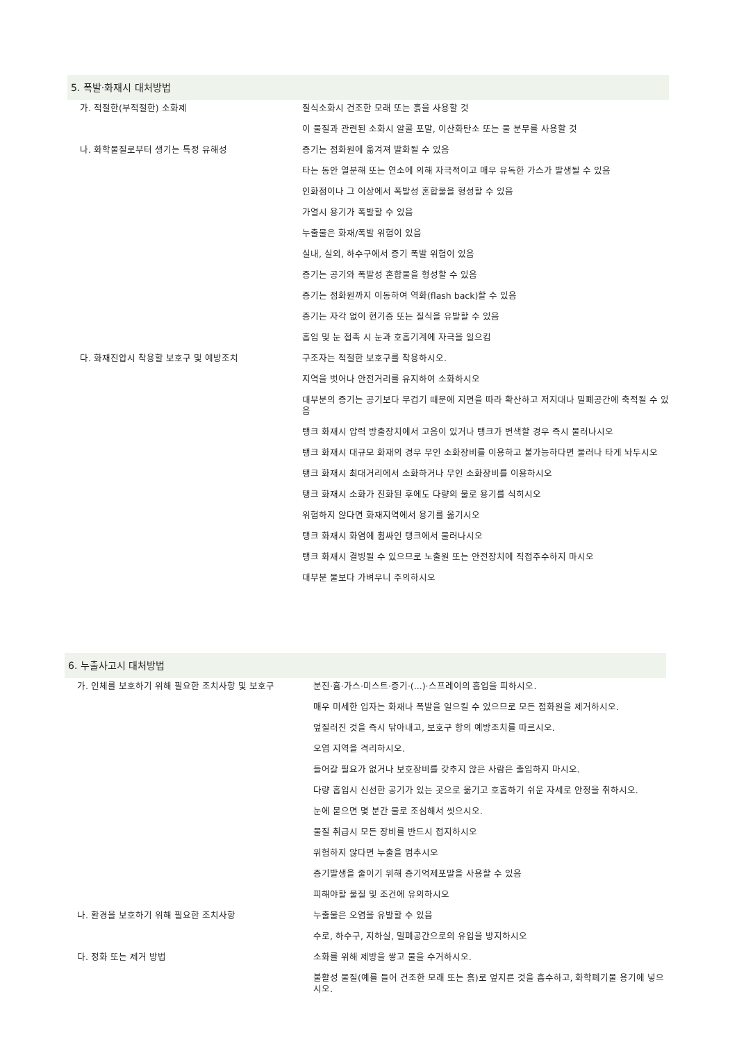5. 폭발·화재시 대처방법
| 가. 적절한(부적절한) 소화제 | 질식소화시 건조한 모래 또는 흙을 사용할 것 |
| | 이 물질과 관련된 소화시 알콜 포말, 이산화탄소 또는 물 분무를 사용할 것 |
| 나. 화학물질로부터 생기는 특정 유해성 | 증기는 점화원에 옮겨져 발화될 수 있음 |
| | 타는 동안 열분해 또는 연소에 의해 자극적이고 매우 유독한 가스가 발생될 수 있음 |
| | 인화점이나 그 이상에서 폭발성 혼합물을 형성할 수 있음 |
| | 가열시 용기가 폭발할 수 있음 |
| | 누출물은 화재/폭발 위험이 있음 |
| | 실내, 실외, 하수구에서 증기 폭발 위험이 있음 |
| | 증기는 공기와 폭발성 혼합물을 형성할 수 있음 |
| | 증기는 점화원까지 이동하여 역화(flash back)할 수 있음 |
| | 증기는 자각 없이 현기증 또는 질식을 유발할 수 있음 |
| | 흡입 및 눈 접촉 시 눈과 호흡기계에 자극을 일으킴 |
| 다. 화재진압시 착용할 보호구 및 예방조치 | 구조자는 적절한 보호구를 착용하시오. |
| | 지역을 벗어나 안전거리를 유지하여 소화하시오 |
| | 대부분의 증기는 공기보다 무겁기 때문에 지면을 따라 확산하고 저지대나 밀폐공간에 축적될 수 있음 |
| | 탱크 화재시 압력 방출장치에서 고음이 있거나 탱크가 변색할 경우 즉시 물러나시오 |
| | 탱크 화재시 대규모 화재의 경우 무인 소화장비를 이용하고 불가능하다면 물러나 타게 놔두시오 |
| | 탱크 화재시 최대거리에서 소화하거나 무인 소화장비를 이용하시오 |
| | 탱크 화재시 소화가 진화된 후에도 다량의 물로 용기를 식히시오 |
| | 위험하지 않다면 화재지역에서 용기를 옮기시오 |
| | 탱크 화재시 화염에 휩싸인 탱크에서 물러나시오 |
| | 탱크 화재시 결빙될 수 있으므로 노출원 또는 안전장치에 직접주수하지 마시오 |
| | 대부분 물보다 가벼우니 주의하시오 |
6. 누출사고시 대처방법
| 가. 인체를 보호하기 위해 필요한 조치사항 및 보호구 | 분진·흄·가스·미스트·증기·(...)·스프레이의 흡입을 피하시오. |
| | 매우 미세한 입자는 화재나 폭발을 일으킬 수 있으므로 모든 점화원을 제거하시오. |
| | 엎질러진 것을 즉시 닦아내고, 보호구 항의 예방조치를 따르시오. |
| | 오염 지역을 격리하시오. |
| | 들어갈 필요가 없거나 보호장비를 갖추지 않은 사람은 출입하지 마시오. |
| | 다량 흡입시 신선한 공기가 있는 곳으로 옮기고 호흡하기 쉬운 자세로 안정을 취하시오. |
| | 눈에 묻으면 몇 분간 물로 조심해서 씻으시오. |
| | 물질 취급시 모든 장비를 반드시 접지하시오 |
| | 위험하지 않다면 누출을 멈추시오 |
| | 증기발생을 줄이기 위해 증기억제포말을 사용할 수 있음 |
| | 피해야할 물질 및 조건에 유의하시오 |
| 나. 환경을 보호하기 위해 필요한 조치사항 | 누출물은 오염을 유발할 수 있음 |
| | 수로, 하수구, 지하실, 밀폐공간으로의 유입을 방지하시오 |
| 다. 정화 또는 제거 방법 | 소화를 위해 제방을 쌓고 물을 수거하시오. |
| | 불활성 물질(예를 들어 건조한 모래 또는 흙)로 엎지른 것을 흡수하고, 화학폐기물 용기에 넣으시오. |